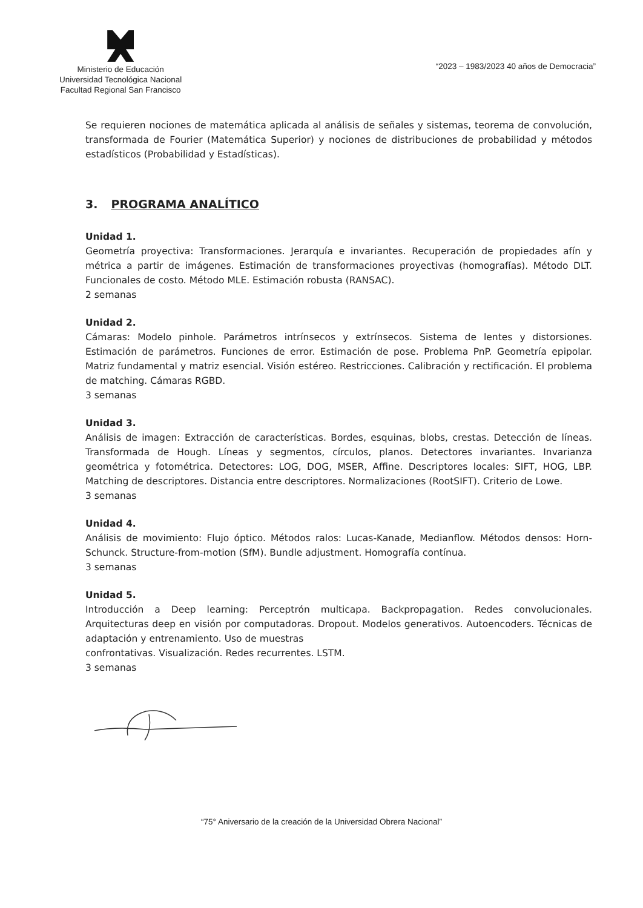Ministerio de Educación
Universidad Tecnológica Nacional
Facultad Regional San Francisco
“2023 – 1983/2023 40 años de Democracia”
Se requieren nociones de matemática aplicada al análisis de señales y sistemas, teorema de convolución, transformada de Fourier (Matemática Superior) y nociones de distribuciones de probabilidad y métodos estadísticos (Probabilidad y Estadísticas).
3. PROGRAMA ANALÍTICO
Unidad 1.
Geometría proyectiva: Transformaciones. Jerarquía e invariantes. Recuperación de propiedades afín y métrica a partir de imágenes. Estimación de transformaciones proyectivas (homografías). Método DLT. Funcionales de costo. Método MLE. Estimación robusta (RANSAC).
2 semanas
Unidad 2.
Cámaras: Modelo pinhole. Parámetros intrínsecos y extrínsecos. Sistema de lentes y distorsiones. Estimación de parámetros. Funciones de error. Estimación de pose. Problema PnP. Geometría epipolar. Matriz fundamental y matriz esencial. Visión estéreo. Restricciones. Calibración y rectificación. El problema de matching. Cámaras RGBD.
3 semanas
Unidad 3.
Análisis de imagen: Extracción de características. Bordes, esquinas, blobs, crestas. Detección de líneas. Transformada de Hough. Líneas y segmentos, círculos, planos. Detectores invariantes. Invarianza geométrica y fotométrica. Detectores: LOG, DOG, MSER, Affine. Descriptores locales: SIFT, HOG, LBP. Matching de descriptores. Distancia entre descriptores. Normalizaciones (RootSIFT). Criterio de Lowe.
3 semanas
Unidad 4.
Análisis de movimiento: Flujo óptico. Métodos ralos: Lucas-Kanade, Medianflow. Métodos densos: Horn-Schunck. Structure-from-motion (SfM). Bundle adjustment. Homografía contínua.
3 semanas
Unidad 5.
Introducción a Deep learning: Perceptrón multicapa. Backpropagation. Redes convolucionales. Arquitecturas deep en visión por computadoras. Dropout. Modelos generativos. Autoencoders. Técnicas de adaptación y entrenamiento. Uso de muestras
confrontativas. Visualización. Redes recurrentes. LSTM.
3 semanas
“75° Aniversario de la creación de la Universidad Obrera Nacional”